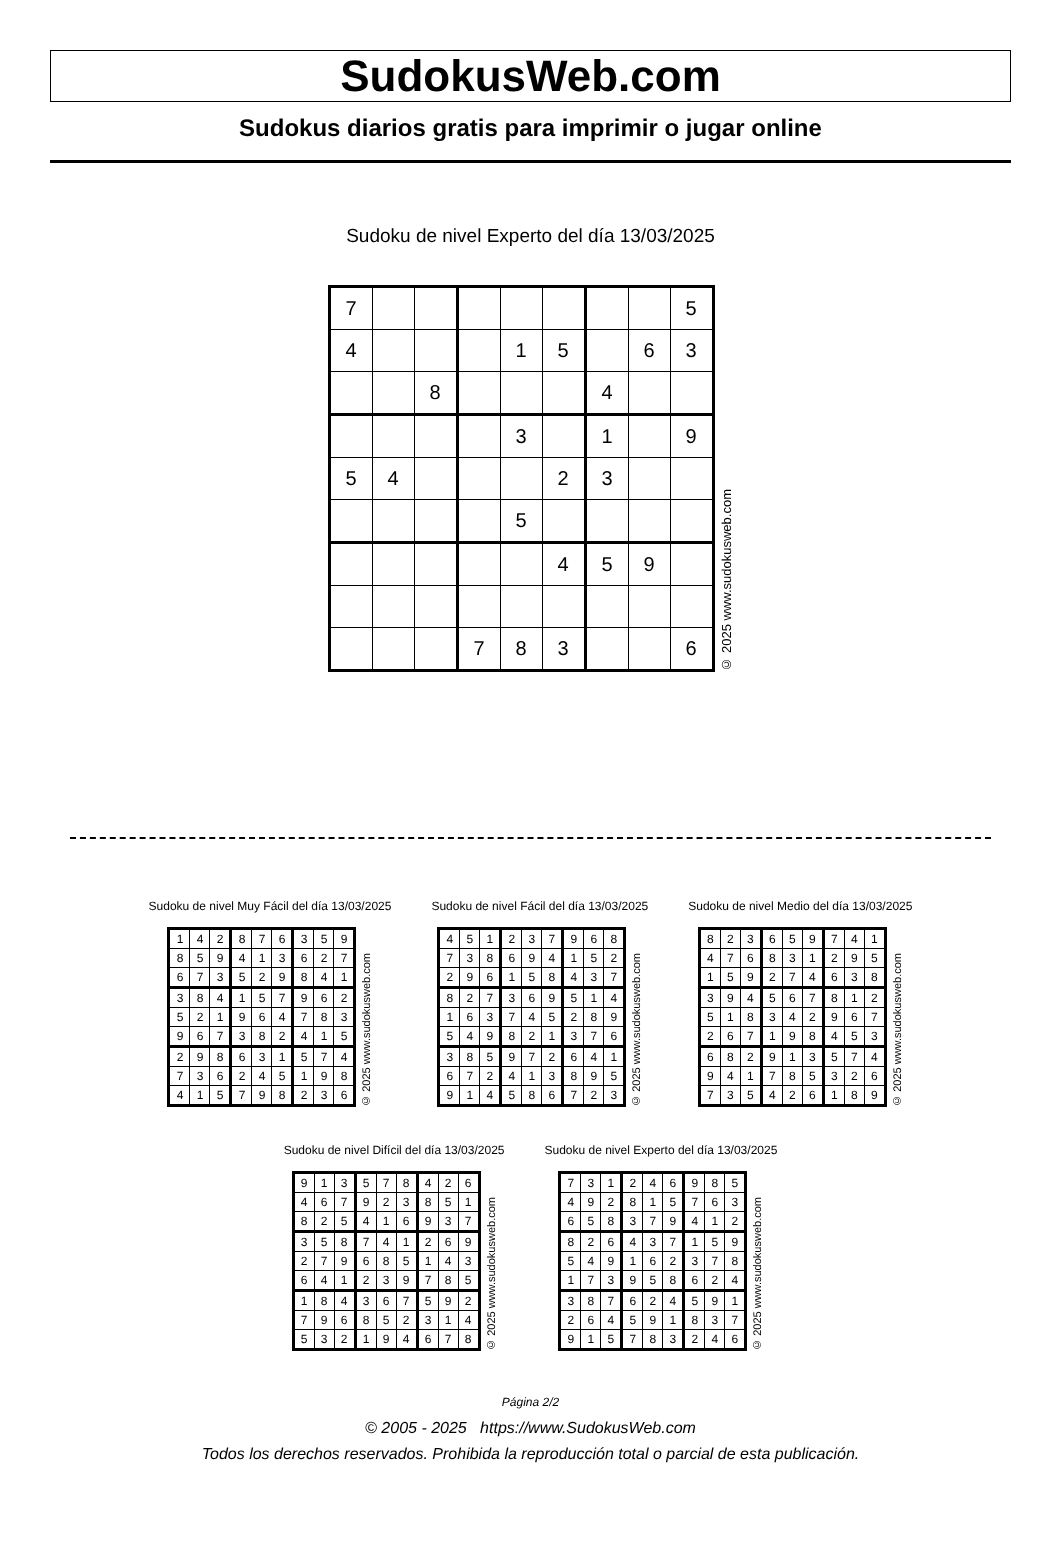SudokusWeb.com
Sudokus diarios gratis para imprimir o jugar online
Sudoku de nivel Experto del día 13/03/2025
| 7 | | | | | | | | 5 |
| 4 | | | | 1 | 5 | | 6 | 3 |
| | | 8 | | | | 4 | | |
| | | | | 3 | | 1 | | 9 |
| 5 | 4 | | | | 2 | 3 | | |
| | | | | 5 | | | | |
| | | | | | 4 | 5 | 9 | |
| | | | 7 | 8 | 3 | | | 6 |
© 2025 www.sudokusweb.com
Sudoku de nivel Muy Fácil del día 13/03/2025
| 1 | 4 | 2 | 8 | 7 | 6 | 3 | 5 | 9 |
| 8 | 5 | 9 | 4 | 1 | 3 | 6 | 2 | 7 |
| 6 | 7 | 3 | 5 | 2 | 9 | 8 | 4 | 1 |
| 3 | 8 | 4 | 1 | 5 | 7 | 9 | 6 | 2 |
| 5 | 2 | 1 | 9 | 6 | 4 | 7 | 8 | 3 |
| 9 | 6 | 7 | 3 | 8 | 2 | 4 | 1 | 5 |
| 2 | 9 | 8 | 6 | 3 | 1 | 5 | 7 | 4 |
| 7 | 3 | 6 | 2 | 4 | 5 | 1 | 9 | 8 |
| 4 | 1 | 5 | 7 | 9 | 8 | 2 | 3 | 6 |
© 2025 www.sudokusweb.com
Sudoku de nivel Fácil del día 13/03/2025
| 4 | 5 | 1 | 2 | 3 | 7 | 9 | 6 | 8 |
| 7 | 3 | 8 | 6 | 9 | 4 | 1 | 5 | 2 |
| 2 | 9 | 6 | 1 | 5 | 8 | 4 | 3 | 7 |
| 8 | 2 | 7 | 3 | 6 | 9 | 5 | 1 | 4 |
| 1 | 6 | 3 | 7 | 4 | 5 | 2 | 8 | 9 |
| 5 | 4 | 9 | 8 | 2 | 1 | 3 | 7 | 6 |
| 3 | 8 | 5 | 9 | 7 | 2 | 6 | 4 | 1 |
| 6 | 7 | 2 | 4 | 1 | 3 | 8 | 9 | 5 |
| 9 | 1 | 4 | 5 | 8 | 6 | 7 | 2 | 3 |
© 2025 www.sudokusweb.com
Sudoku de nivel Medio del día 13/03/2025
| 8 | 2 | 3 | 6 | 5 | 9 | 7 | 4 | 1 |
| 4 | 7 | 6 | 8 | 3 | 1 | 2 | 9 | 5 |
| 1 | 5 | 9 | 2 | 7 | 4 | 6 | 3 | 8 |
| 3 | 9 | 4 | 5 | 6 | 7 | 8 | 1 | 2 |
| 5 | 1 | 8 | 3 | 4 | 2 | 9 | 6 | 7 |
| 2 | 6 | 7 | 1 | 9 | 8 | 4 | 5 | 3 |
| 6 | 8 | 2 | 9 | 1 | 3 | 5 | 7 | 4 |
| 9 | 4 | 1 | 7 | 8 | 5 | 3 | 2 | 6 |
| 7 | 3 | 5 | 4 | 2 | 6 | 1 | 8 | 9 |
© 2025 www.sudokusweb.com
Sudoku de nivel Difícil del día 13/03/2025
| 9 | 1 | 3 | 5 | 7 | 8 | 4 | 2 | 6 |
| 4 | 6 | 7 | 9 | 2 | 3 | 8 | 5 | 1 |
| 8 | 2 | 5 | 4 | 1 | 6 | 9 | 3 | 7 |
| 3 | 5 | 8 | 7 | 4 | 1 | 2 | 6 | 9 |
| 2 | 7 | 9 | 6 | 8 | 5 | 1 | 4 | 3 |
| 6 | 4 | 1 | 2 | 3 | 9 | 7 | 8 | 5 |
| 1 | 8 | 4 | 3 | 6 | 7 | 5 | 9 | 2 |
| 7 | 9 | 6 | 8 | 5 | 2 | 3 | 1 | 4 |
| 5 | 3 | 2 | 1 | 9 | 4 | 6 | 7 | 8 |
© 2025 www.sudokusweb.com
Sudoku de nivel Experto del día 13/03/2025
| 7 | 3 | 1 | 2 | 4 | 6 | 9 | 8 | 5 |
| 4 | 9 | 2 | 8 | 1 | 5 | 7 | 6 | 3 |
| 6 | 5 | 8 | 3 | 7 | 9 | 4 | 1 | 2 |
| 8 | 2 | 6 | 4 | 3 | 7 | 1 | 5 | 9 |
| 5 | 4 | 9 | 1 | 6 | 2 | 3 | 7 | 8 |
| 1 | 7 | 3 | 9 | 5 | 8 | 6 | 2 | 4 |
| 3 | 8 | 7 | 6 | 2 | 4 | 5 | 9 | 1 |
| 2 | 6 | 4 | 5 | 9 | 1 | 8 | 3 | 7 |
| 9 | 1 | 5 | 7 | 8 | 3 | 2 | 4 | 6 |
© 2025 www.sudokusweb.com
Página 2/2
© 2005 - 2025 https://www.SudokusWeb.com
Todos los derechos reservados. Prohibida la reproducción total o parcial de esta publicación.